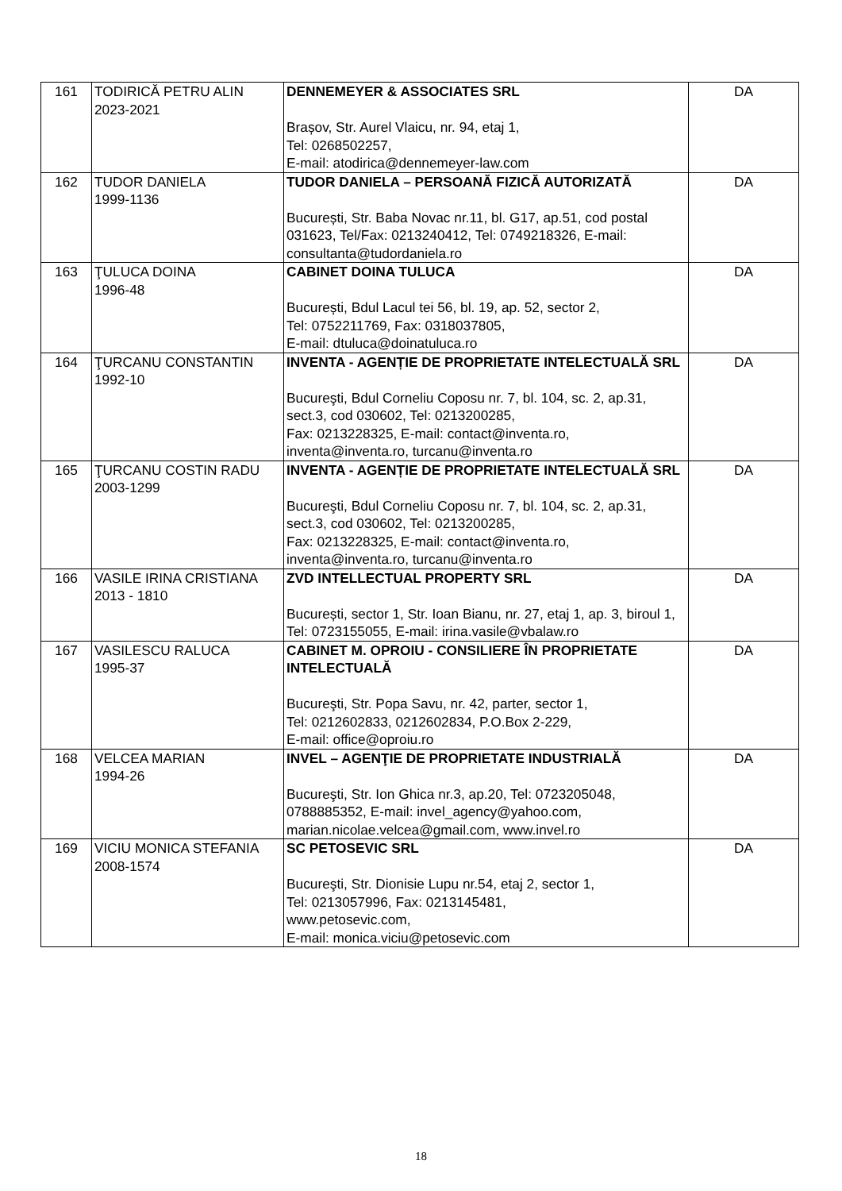| 161 | TODIRICĂ PETRU ALIN 2023-2021 | DENNEMEYER & ASSOCIATES SRL Brașov, Str. Aurel Vlaicu, nr. 94, etaj 1, Tel: 0268502257, E-mail: atodirica@dennemeyer-law.com | DA |
| 162 | TUDOR DANIELA 1999-1136 | TUDOR DANIELA – PERSOANĂ FIZICĂ AUTORIZATĂ București, Str. Baba Novac nr.11, bl. G17, ap.51, cod postal 031623, Tel/Fax: 0213240412, Tel: 0749218326, E-mail: consultanta@tudordaniela.ro | DA |
| 163 | ŢULUCA DOINA 1996-48 | CABINET DOINA TULUCA București, Bdul Lacul tei 56, bl. 19, ap. 52, sector 2, Tel: 0752211769, Fax: 0318037805, E-mail: dtuluca@doinatuluca.ro | DA |
| 164 | ŢURCANU CONSTANTIN 1992-10 | INVENTA - AGENȚIE DE PROPRIETATE INTELECTUALĂ SRL Bucureşti, Bdul Corneliu Coposu nr. 7, bl. 104, sc. 2, ap.31, sect.3, cod 030602, Tel: 0213200285, Fax: 0213228325, E-mail: contact@inventa.ro, inventa@inventa.ro, turcanu@inventa.ro | DA |
| 165 | ŢURCANU COSTIN RADU 2003-1299 | INVENTA - AGENȚIE DE PROPRIETATE INTELECTUALĂ SRL Bucureşti, Bdul Corneliu Coposu nr. 7, bl. 104, sc. 2, ap.31, sect.3, cod 030602, Tel: 0213200285, Fax: 0213228325, E-mail: contact@inventa.ro, inventa@inventa.ro, turcanu@inventa.ro | DA |
| 166 | VASILE IRINA CRISTIANA 2013 - 1810 | ZVD INTELLECTUAL PROPERTY SRL București, sector 1, Str. Ioan Bianu, nr. 27, etaj 1, ap. 3, biroul 1, Tel: 0723155055, E-mail: irina.vasile@vbalaw.ro | DA |
| 167 | VASILESCU RALUCA 1995-37 | CABINET M. OPROIU - CONSILIERE ÎN PROPRIETATE INTELECTUALĂ Bucureşti, Str. Popa Savu, nr. 42, parter, sector 1, Tel: 0212602833, 0212602834, P.O.Box 2-229, E-mail: office@oproiu.ro | DA |
| 168 | VELCEA MARIAN 1994-26 | INVEL – AGENŢIE DE PROPRIETATE INDUSTRIALĂ Bucureşti, Str. Ion Ghica nr.3, ap.20, Tel: 0723205048, 0788885352, E-mail: invel_agency@yahoo.com, marian.nicolae.velcea@gmail.com, www.invel.ro | DA |
| 169 | VICIU MONICA STEFANIA 2008-1574 | SC PETOSEVIC SRL Bucureşti, Str. Dionisie Lupu nr.54, etaj 2, sector 1, Tel: 0213057996, Fax: 0213145481, www.petosevic.com, E-mail: monica.viciu@petosevic.com | DA |
18